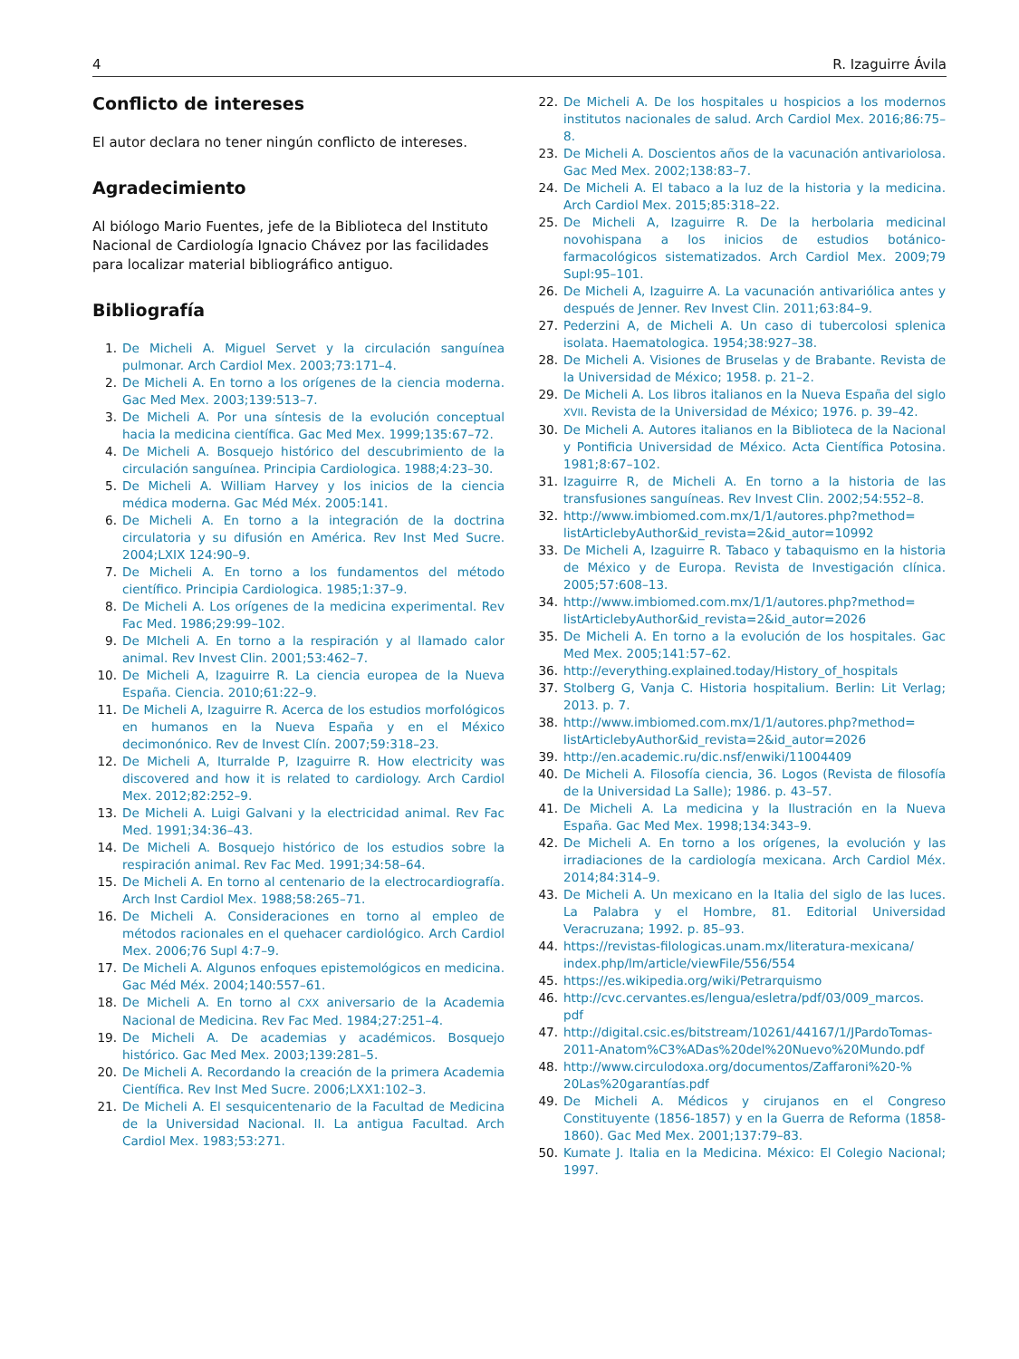4 R. Izaguirre Ávila
Conflicto de intereses
El autor declara no tener ningún conflicto de intereses.
Agradecimiento
Al biólogo Mario Fuentes, jefe de la Biblioteca del Instituto Nacional de Cardiología Ignacio Chávez por las facilidades para localizar material bibliográfico antiguo.
Bibliografía
1. De Micheli A. Miguel Servet y la circulación sanguínea pulmonar. Arch Cardiol Mex. 2003;73:171–4.
2. De Micheli A. En torno a los orígenes de la ciencia moderna. Gac Med Mex. 2003;139:513–7.
3. De Micheli A. Por una síntesis de la evolución conceptual hacia la medicina científica. Gac Med Mex. 1999;135:67–72.
4. De Micheli A. Bosquejo histórico del descubrimiento de la circulación sanguínea. Principia Cardiologica. 1988;4:23–30.
5. De Micheli A. William Harvey y los inicios de la ciencia médica moderna. Gac Méd Méx. 2005:141.
6. De Micheli A. En torno a la integración de la doctrina circulatoria y su difusión en América. Rev Inst Med Sucre. 2004;LXIX 124:90–9.
7. De Micheli A. En torno a los fundamentos del método científico. Principia Cardiologica. 1985;1:37–9.
8. De Micheli A. Los orígenes de la medicina experimental. Rev Fac Med. 1986;29:99–102.
9. De MIcheli A. En torno a la respiración y al llamado calor animal. Rev Invest Clin. 2001;53:462–7.
10. De Micheli A, Izaguirre R. La ciencia europea de la Nueva España. Ciencia. 2010;61:22–9.
11. De Micheli A, Izaguirre R. Acerca de los estudios morfológicos en humanos en la Nueva España y en el México decimonónico. Rev de Invest Clín. 2007;59:318–23.
12. De Micheli A, Iturralde P, Izaguirre R. How electricity was discovered and how it is related to cardiology. Arch Cardiol Mex. 2012;82:252–9.
13. De Micheli A. Luigi Galvani y la electricidad animal. Rev Fac Med. 1991;34:36–43.
14. De Micheli A. Bosquejo histórico de los estudios sobre la respiración animal. Rev Fac Med. 1991;34:58–64.
15. De Micheli A. En torno al centenario de la electrocardiografía. Arch Inst Cardiol Mex. 1988;58:265–71.
16. De Micheli A. Consideraciones en torno al empleo de métodos racionales en el quehacer cardiológico. Arch Cardiol Mex. 2006;76 Supl 4:7–9.
17. De Micheli A. Algunos enfoques epistemológicos en medicina. Gac Méd Méx. 2004;140:557–61.
18. De Micheli A. En torno al CXX aniversario de la Academia Nacional de Medicina. Rev Fac Med. 1984;27:251–4.
19. De Micheli A. De academias y académicos. Bosquejo histórico. Gac Med Mex. 2003;139:281–5.
20. De Micheli A. Recordando la creación de la primera Academia Científica. Rev Inst Med Sucre. 2006;LXX1:102–3.
21. De Micheli A. El sesquicentenario de la Facultad de Medicina de la Universidad Nacional. II. La antigua Facultad. Arch Cardiol Mex. 1983;53:271.
22. De Micheli A. De los hospitales u hospicios a los modernos institutos nacionales de salud. Arch Cardiol Mex. 2016;86:75–8.
23. De Micheli A. Doscientos años de la vacunación antivariolosa. Gac Med Mex. 2002;138:83–7.
24. De Micheli A. El tabaco a la luz de la historia y la medicina. Arch Cardiol Mex. 2015;85:318–22.
25. De Micheli A, Izaguirre R. De la herbolaria medicinal novohispana a los inicios de estudios botánico-farmacológicos sistematizados. Arch Cardiol Mex. 2009;79 Supl:95–101.
26. De Micheli A, Izaguirre A. La vacunación antivariólica antes y después de Jenner. Rev Invest Clin. 2011;63:84–9.
27. Pederzini A, de Micheli A. Un caso di tubercolosi splenica isolata. Haematologica. 1954;38:927–38.
28. De Micheli A. Visiones de Bruselas y de Brabante. Revista de la Universidad de México; 1958. p. 21–2.
29. De Micheli A. Los libros italianos en la Nueva España del siglo XVII. Revista de la Universidad de México; 1976. p. 39–42.
30. De Micheli A. Autores italianos en la Biblioteca de la Nacional y Pontificia Universidad de México. Acta Científica Potosina. 1981;8:67–102.
31. Izaguirre R, de Micheli A. En torno a la historia de las transfusiones sanguíneas. Rev Invest Clin. 2002;54:552–8.
32. http://www.imbiomed.com.mx/1/1/autores.php?method= listArticlebyAuthor&id_revista=2&id_autor=10992
33. De Micheli A, Izaguirre R. Tabaco y tabaquismo en la historia de México y de Europa. Revista de Investigación clínica. 2005;57:608–13.
34. http://www.imbiomed.com.mx/1/1/autores.php?method= listArticlebyAuthor&id_revista=2&id_autor=2026
35. De Micheli A. En torno a la evolución de los hospitales. Gac Med Mex. 2005;141:57–62.
36. http://everything.explained.today/History_of_hospitals
37. Stolberg G, Vanja C. Historia hospitalium. Berlin: Lit Verlag; 2013. p. 7.
38. http://www.imbiomed.com.mx/1/1/autores.php?method= listArticlebyAuthor&id_revista=2&id_autor=2026
39. http://en.academic.ru/dic.nsf/enwiki/11004409
40. De Micheli A. Filosofía ciencia, 36. Logos (Revista de filosofía de la Universidad La Salle); 1986. p. 43–57.
41. De Micheli A. La medicina y la Ilustración en la Nueva España. Gac Med Mex. 1998;134:343–9.
42. De Micheli A. En torno a los orígenes, la evolución y las irradiaciones de la cardiología mexicana. Arch Cardiol Méx. 2014;84:314–9.
43. De Micheli A. Un mexicano en la Italia del siglo de las luces. La Palabra y el Hombre, 81. Editorial Universidad Veracruzana; 1992. p. 85–93.
44. https://revistas-filologicas.unam.mx/literatura-mexicana/ index.php/lm/article/viewFile/556/554
45. https://es.wikipedia.org/wiki/Petrarquismo
46. http://cvc.cervantes.es/lengua/esletra/pdf/03/009_marcos. pdf
47. http://digital.csic.es/bitstream/10261/44167/1/JPardoTomas-2011-Anatom%C3%ADas%20del%20Nuevo%20Mundo.pdf
48. http://www.circulodoxa.org/documentos/Zaffaroni%20-% 20Las%20garantías.pdf
49. De Micheli A. Médicos y cirujanos en el Congreso Constituyente (1856-1857) y en la Guerra de Reforma (1858-1860). Gac Med Mex. 2001;137:79–83.
50. Kumate J. Italia en la Medicina. México: El Colegio Nacional; 1997.